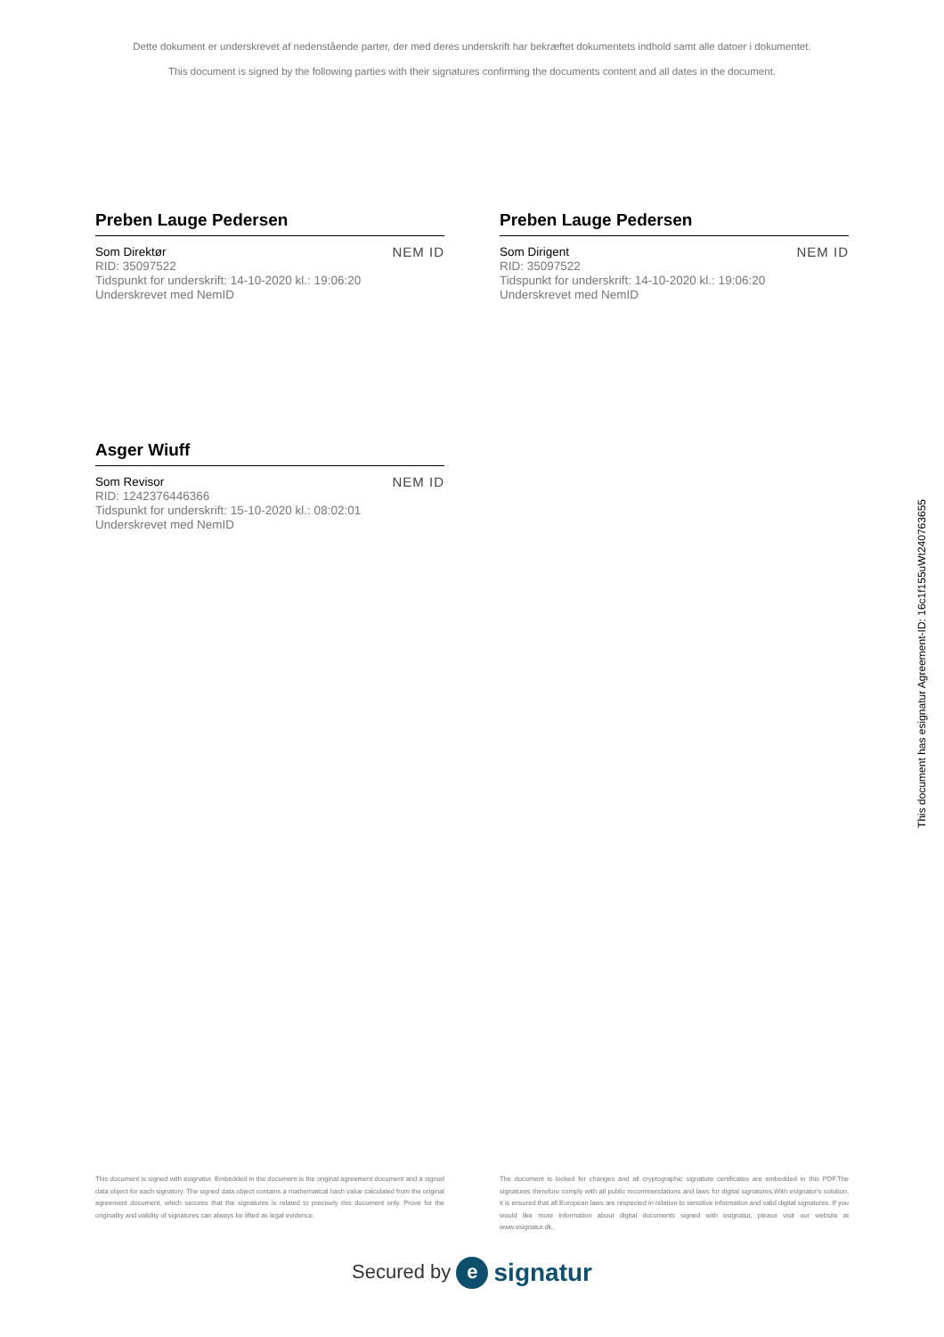Dette dokument er underskrevet af nedenstående parter, der med deres underskrift har bekræftet dokumentets indhold samt alle datoer i dokumentet.
This document is signed by the following parties with their signatures confirming the documents content and all dates in the document.
Preben Lauge Pedersen
Som Direktør
RID: 35097522
Tidspunkt for underskrift: 14-10-2020 kl.: 19:06:20
Underskrevet med NemID
NEM ID
Preben Lauge Pedersen
Som Dirigent
RID: 35097522
Tidspunkt for underskrift: 14-10-2020 kl.: 19:06:20
Underskrevet med NemID
NEM ID
Asger Wiuff
Som Revisor
RID: 1242376446366
Tidspunkt for underskrift: 15-10-2020 kl.: 08:02:01
Underskrevet med NemID
NEM ID
This document has esignatur Agreement-ID: 16c1f155uWt240763655
This document is signed with esignatur. Embedded in the document is the original agreement document and a signed data object for each signatory. The signed data object contains a mathematical hash value calculated from the original agreement document, which secures that the signatures is related to precisely this document only. Prove for the originality and validity of signatures can always be lifted as legal evidence.
The document is locked for changes and all cryptographic signature certificates are embedded in this PDF.The signatures therefore comply with all public recommendations and laws for digital signatures.With esignatur's solution, it is ensured that all European laws are respected in relation to sensitive information and valid digital signatures. If you would like more information about digital documents signed with esignatur, please visit our website at www.esignatur.dk.
Secured by e signatur